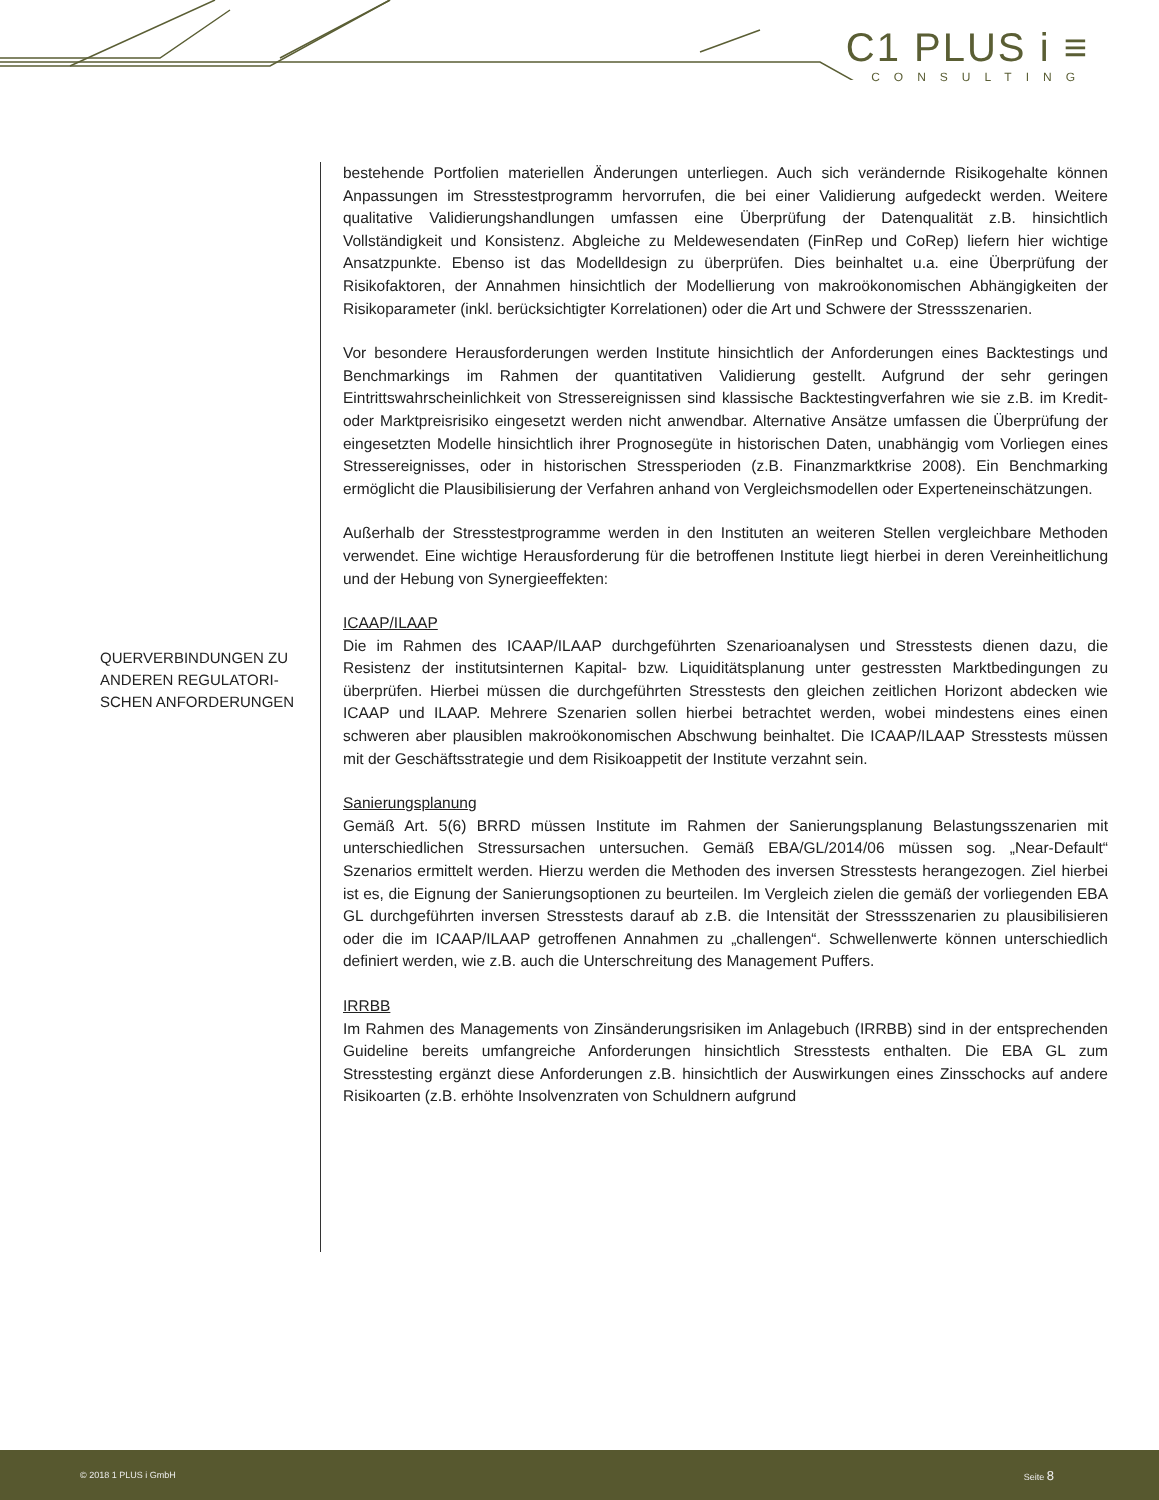C1 PLUS i ≡
CONSULTING
QUERVERBINDUNGEN ZU ANDEREN REGULATORI-SCHEN ANFORDERUNGEN
bestehende Portfolien materiellen Änderungen unterliegen. Auch sich verändernde Risikogehalte können Anpassungen im Stresstestprogramm hervorrufen, die bei einer Validierung aufgedeckt werden. Weitere qualitative Validierungshandlungen umfassen eine Überprüfung der Datenqualität z.B. hinsichtlich Vollständigkeit und Konsistenz. Abgleiche zu Meldewesendaten (FinRep und CoRep) liefern hier wichtige Ansatzpunkte. Ebenso ist das Modelldesign zu überprüfen. Dies beinhaltet u.a. eine Überprüfung der Risikofaktoren, der Annahmen hinsichtlich der Modellierung von makroökonomischen Abhängigkeiten der Risikoparameter (inkl. berücksichtigter Korrelationen) oder die Art und Schwere der Stressszenarien.
Vor besondere Herausforderungen werden Institute hinsichtlich der Anforderungen eines Backtestings und Benchmarkings im Rahmen der quantitativen Validierung gestellt. Aufgrund der sehr geringen Eintrittswahrscheinlichkeit von Stressereignissen sind klassische Backtestingverfahren wie sie z.B. im Kredit- oder Marktpreisrisiko eingesetzt werden nicht anwendbar. Alternative Ansätze umfassen die Überprüfung der eingesetzten Modelle hinsichtlich ihrer Prognosegüte in historischen Daten, unabhängig vom Vorliegen eines Stressereignisses, oder in historischen Stressperioden (z.B. Finanzmarktkrise 2008). Ein Benchmarking ermöglicht die Plausibilisierung der Verfahren anhand von Vergleichsmodellen oder Experteneinschätzungen.
Außerhalb der Stresstestprogramme werden in den Instituten an weiteren Stellen vergleichbare Methoden verwendet. Eine wichtige Herausforderung für die betroffenen Institute liegt hierbei in deren Vereinheitlichung und der Hebung von Synergieeffekten:
ICAAP/ILAAP
Die im Rahmen des ICAAP/ILAAP durchgeführten Szenarioanalysen und Stresstests dienen dazu, die Resistenz der institutsinternen Kapital- bzw. Liquiditätsplanung unter gestressten Marktbedingungen zu überprüfen. Hierbei müssen die durchgeführten Stresstests den gleichen zeitlichen Horizont abdecken wie ICAAP und ILAAP. Mehrere Szenarien sollen hierbei betrachtet werden, wobei mindestens eines einen schweren aber plausiblen makroökonomischen Abschwung beinhaltet. Die ICAAP/ILAAP Stresstests müssen mit der Geschäftsstrategie und dem Risikoappetit der Institute verzahnt sein.
Sanierungsplanung
Gemäß Art. 5(6) BRRD müssen Institute im Rahmen der Sanierungsplanung Belastungsszenarien mit unterschiedlichen Stressursachen untersuchen. Gemäß EBA/GL/2014/06 müssen sog. „Near-Default“ Szenarios ermittelt werden. Hierzu werden die Methoden des inversen Stresstests herangezogen. Ziel hierbei ist es, die Eignung der Sanierungsoptionen zu beurteilen. Im Vergleich zielen die gemäß der vorliegenden EBA GL durchgeführten inversen Stresstests darauf ab z.B. die Intensität der Stressszenarien zu plausibilisieren oder die im ICAAP/ILAAP getroffenen Annahmen zu „challengen“. Schwellenwerte können unterschiedlich definiert werden, wie z.B. auch die Unterschreitung des Management Puffers.
IRRBB
Im Rahmen des Managements von Zinsänderungsrisiken im Anlagebuch (IRRBB) sind in der entsprechenden Guideline bereits umfangreiche Anforderungen hinsichtlich Stresstests enthalten. Die EBA GL zum Stresstesting ergänzt diese Anforderungen z.B. hinsichtlich der Auswirkungen eines Zinsschocks auf andere Risikoarten (z.B. erhöhte Insolvenzraten von Schuldnern aufgrund
© 2018 1 PLUS i GmbH Seite 8